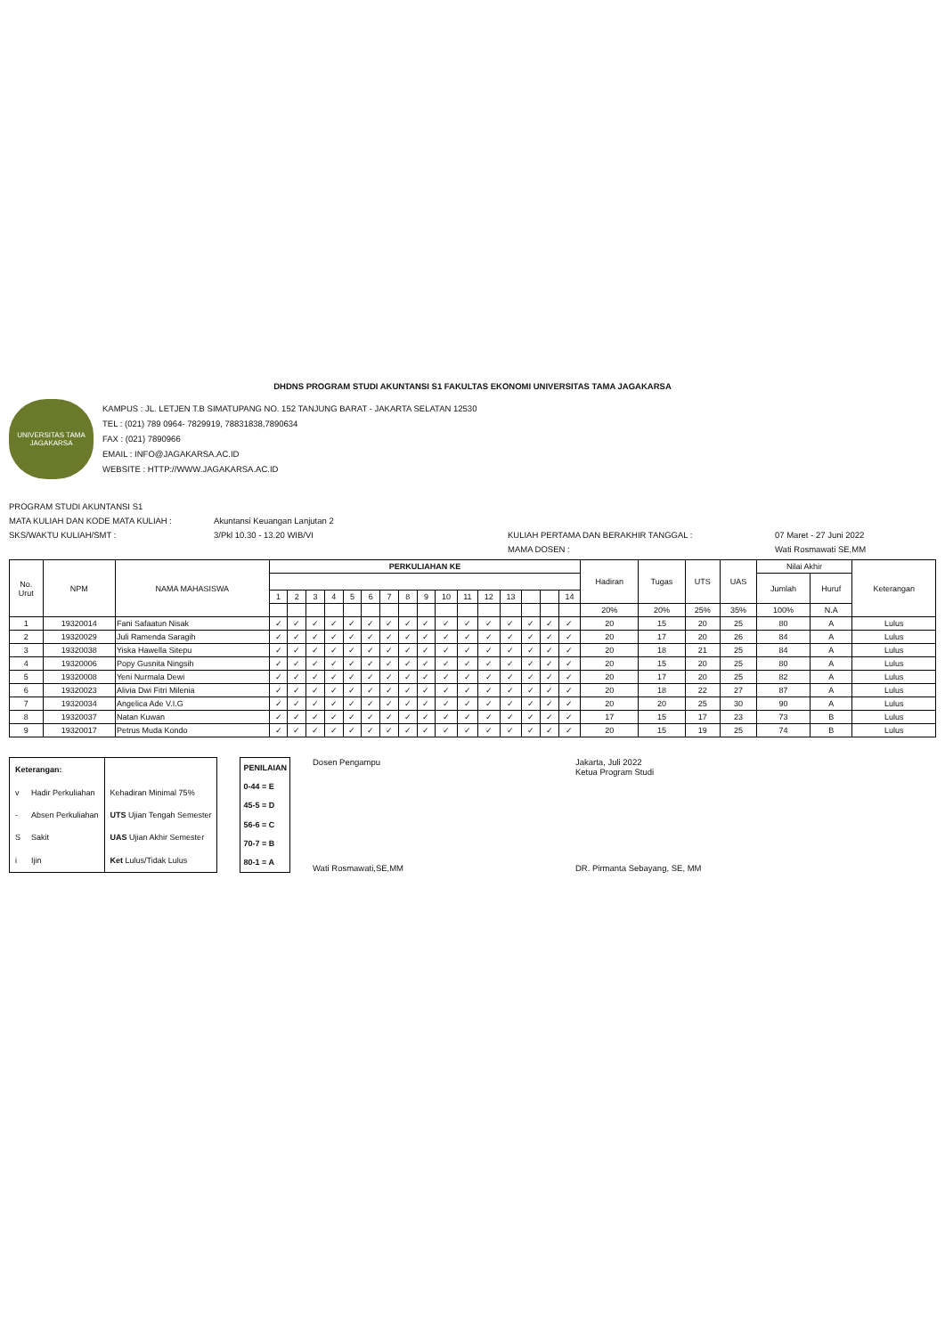DHDNS PROGRAM STUDI AKUNTANSI S1 FAKULTAS EKONOMI UNIVERSITAS TAMA JAGAKARSA
UNIVERSITAS TAMA
JAGAKARSA
KAMPUS : JL. LETJEN T.B SIMATUPANG NO. 152 TANJUNG BARAT - JAKARTA SELATAN 12530
TEL : (021) 789 0964- 7829919, 78831838,7890634
FAX : (021) 7890966
EMAIL : INFO@JAGAKARSA.AC.ID
WEBSITE : HTTP://WWW.JAGAKARSA.AC.ID
PROGRAM STUDI AKUNTANSI S1
MATA KULIAH DAN KODE MATA KULIAH :
Akuntansi Keuangan Lanjutan 2
SKS/WAKTU KULIAH/SMT :
3/Pkl 10.30 - 13.20 WIB/VI
KULIAH PERTAMA DAN BERAKHIR TANGGAL :
07 Maret - 27 Juni 2022
MAMA DOSEN :
Wati Rosmawati SE,MM
| No. Urut | NPM | NAMA MAHASISWA | PERKULIAHAN KE | | | | | | | | | | | | | | | | Hadiran | Tugas | UTS | UAS | Nilai Akhir | | Keterangan |
| --- | --- | --- | --- | --- | --- | --- | --- | --- | --- | --- | --- | --- | --- | --- | --- | --- | --- | --- | --- | --- | --- | --- | --- | --- | --- |
| | | | | | | | | | | | | | | | | | | | | | | | Jumlah | Huruf | |
| | | | 1 | 2 | 3 | 4 | 5 | 6 | 7 | 8 | 9 | 10 | 11 | 12 | 13 | | | 14 | | | | | | | |
| | | | | | | | | | | | | | | | | | | | 20% | 20% | 25% | 35% | 100% | N.A | |
| 1 | 19320014 | Fani Safaatun Nisak | ✓ | ✓ | ✓ | ✓ | ✓ | ✓ | ✓ | ✓ | ✓ | ✓ | ✓ | ✓ | ✓ | ✓ | ✓ | ✓ | 20 | 15 | 20 | 25 | 80 | A | Lulus |
| 2 | 19320029 | Juli Ramenda Saragih | ✓ | ✓ | ✓ | ✓ | ✓ | ✓ | ✓ | ✓ | ✓ | ✓ | ✓ | ✓ | ✓ | ✓ | ✓ | ✓ | 20 | 17 | 20 | 26 | 84 | A | Lulus |
| 3 | 19320038 | Yiska Hawella Sitepu | ✓ | ✓ | ✓ | ✓ | ✓ | ✓ | ✓ | ✓ | ✓ | ✓ | ✓ | ✓ | ✓ | ✓ | ✓ | ✓ | 20 | 18 | 21 | 25 | 84 | A | Lulus |
| 4 | 19320006 | Popy Gusnita Ningsih | ✓ | ✓ | ✓ | ✓ | ✓ | ✓ | ✓ | ✓ | ✓ | ✓ | ✓ | ✓ | ✓ | ✓ | ✓ | ✓ | 20 | 15 | 20 | 25 | 80 | A | Lulus |
| 5 | 19320008 | Yeni Nurmala Dewi | ✓ | ✓ | ✓ | ✓ | ✓ | ✓ | ✓ | ✓ | ✓ | ✓ | ✓ | ✓ | ✓ | ✓ | ✓ | ✓ | 20 | 17 | 20 | 25 | 82 | A | Lulus |
| 6 | 19320023 | Alivia Dwi Fitri Milenia | ✓ | ✓ | ✓ | ✓ | ✓ | ✓ | ✓ | ✓ | ✓ | ✓ | ✓ | ✓ | ✓ | ✓ | ✓ | ✓ | 20 | 18 | 22 | 27 | 87 | A | Lulus |
| 7 | 19320034 | Angelica Ade V.I.G | ✓ | ✓ | ✓ | ✓ | ✓ | ✓ | ✓ | ✓ | ✓ | ✓ | ✓ | ✓ | ✓ | ✓ | ✓ | ✓ | 20 | 20 | 25 | 30 | 90 | A | Lulus |
| 8 | 19320037 | Natan Kuwan | ✓ | ✓ | ✓ | ✓ | ✓ | ✓ | ✓ | ✓ | ✓ | ✓ | ✓ | ✓ | ✓ | ✓ | ✓ | ✓ | 17 | 15 | 17 | 23 | 73 | B | Lulus |
| 9 | 19320017 | Petrus Muda Kondo | ✓ | ✓ | ✓ | ✓ | ✓ | ✓ | ✓ | ✓ | ✓ | ✓ | ✓ | ✓ | ✓ | ✓ | ✓ | ✓ | 20 | 15 | 19 | 25 | 74 | B | Lulus |
| Keterangan: | | |
| v | Hadir Perkuliahan | Kehadiran Minimal 75% |
| - | Absen Perkuliahan | UTS Ujian Tengah Semester |
| S | Sakit | UAS Ujian Akhir Semester |
| i | Ijin | Ket Lulus/Tidak Lulus |
| PENILAIAN |
| 0-44 = E |
| 45-5 = D |
| 56-6 = C |
| 70-7 = B |
| 80-1 = A |
Dosen Pengampu
Wati Rosmawati,SE,MM
Jakarta, Juli 2022
Ketua Program Studi
DR. Pirmanta Sebayang, SE, MM